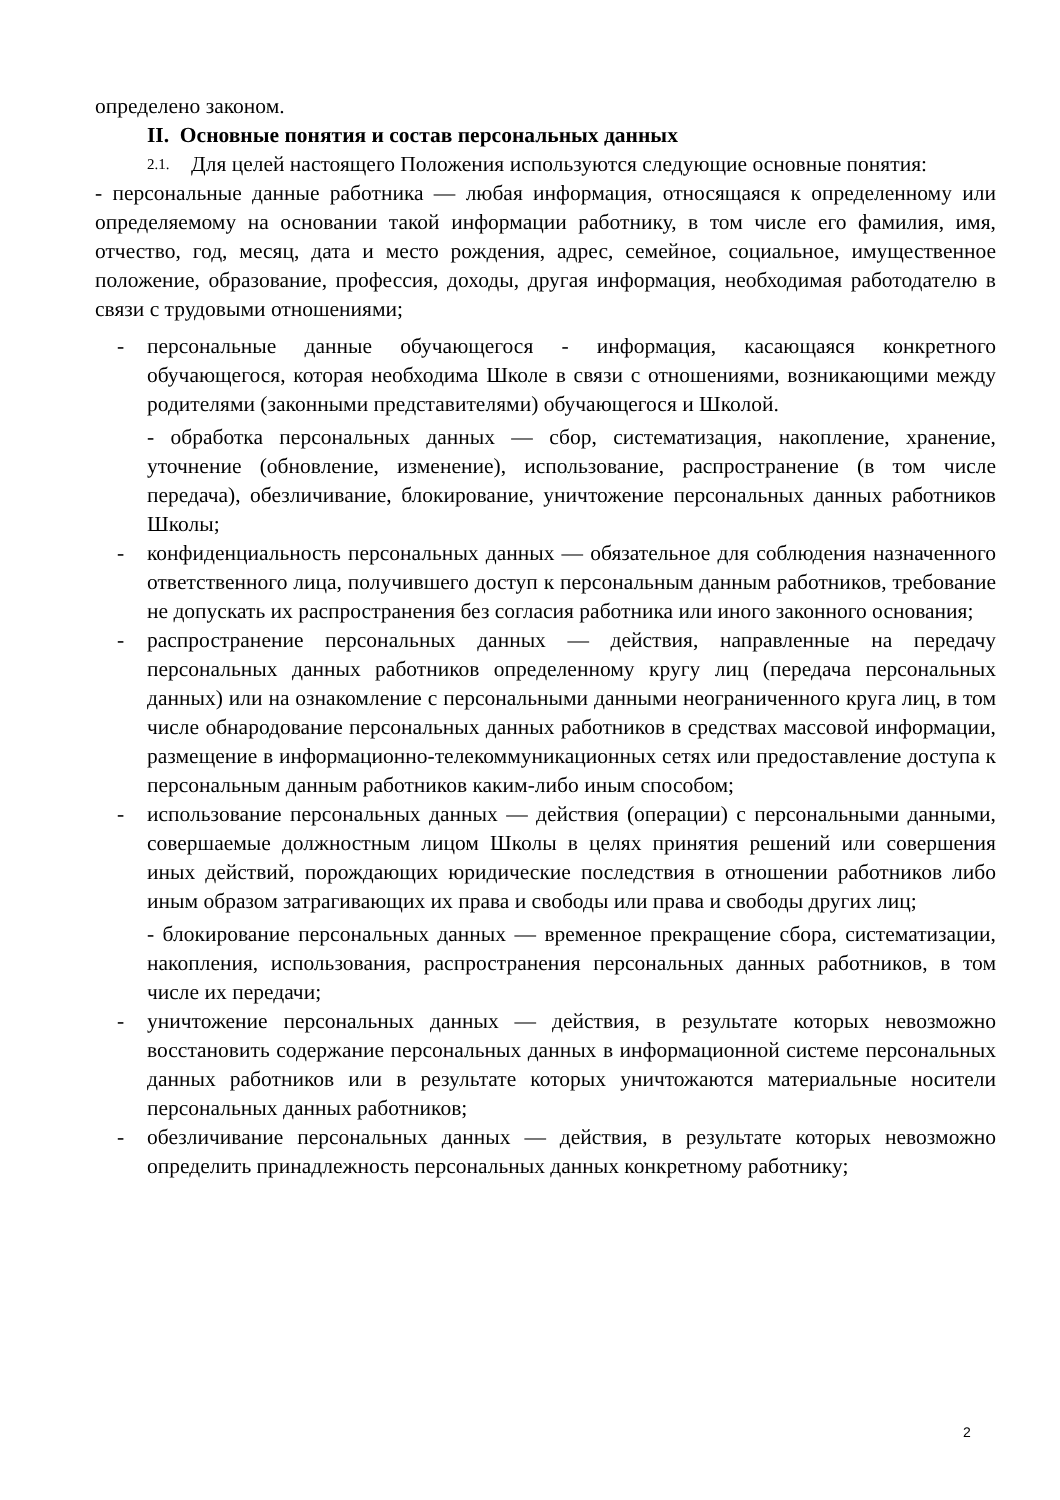определено законом.
II. Основные понятия и состав персональных данных
2.1.
Для целей настоящего Положения используются следующие основные понятия:
- персональные данные работника — любая информация, относящаяся к определенному или определяемому на основании такой информации работнику, в том числе его фамилия, имя, отчество, год, месяц, дата и место рождения, адрес, семейное, социальное, имущественное положение, образование, профессия, доходы, другая информация, необходимая работодателю в связи с трудовыми отношениями;
- персональные данные обучающегося - информация, касающаяся конкретного обучающегося, которая необходима Школе в связи с отношениями, возникающими между родителями (законными представителями) обучающегося и Школой.
- обработка персональных данных — сбор, систематизация, накопление, хранение, уточнение (обновление, изменение), использование, распространение (в том числе передача), обезличивание, блокирование, уничтожение персональных данных работников Школы;
- конфиденциальность персональных данных — обязательное для соблюдения назначенного ответственного лица, получившего доступ к персональным данным работников, требование не допускать их распространения без согласия работника или иного законного основания;
- распространение персональных данных — действия, направленные на передачу персональных данных работников определенному кругу лиц (передача персональных данных) или на ознакомление с персональными данными неограниченного круга лиц, в том числе обнародование персональных данных работников в средствах массовой информации, размещение в информационно-телекоммуникационных сетях или предоставление доступа к персональным данным работников каким-либо иным способом;
- использование персональных данных — действия (операции) с персональными данными, совершаемые должностным лицом Школы в целях принятия решений или совершения иных действий, порождающих юридические последствия в отношении работников либо иным образом затрагивающих их права и свободы или права и свободы других лиц;
- блокирование персональных данных — временное прекращение сбора, систематизации, накопления, использования, распространения персональных данных работников, в том числе их передачи;
- уничтожение персональных данных — действия, в результате которых невозможно восстановить содержание персональных данных в информационной системе персональных данных работников или в результате которых уничтожаются материальные носители персональных данных работников;
- обезличивание персональных данных — действия, в результате которых невозможно определить принадлежность персональных данных конкретному работнику;
2